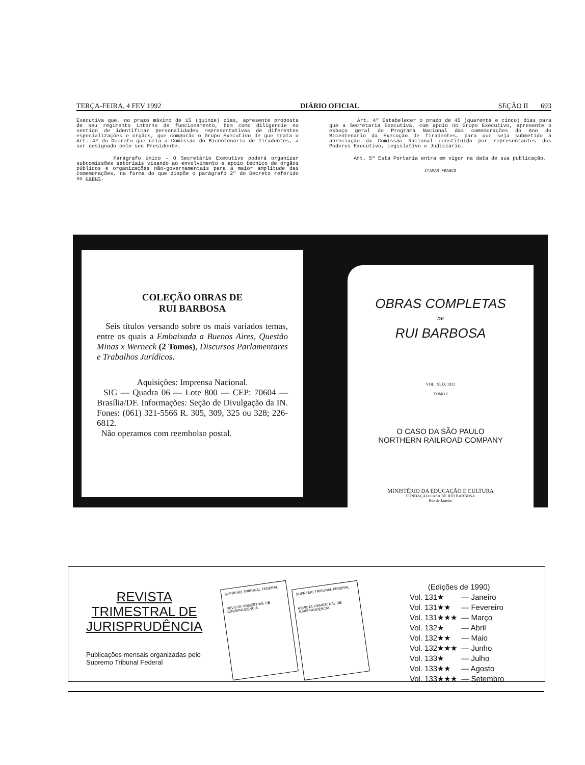TERÇA-FEIRA, 4 FEV 1992 DIÁRIO OFICIAL SEÇÃO II 693
Executiva que, no prazo máximo de 15 (quinze) dias, apresente proposta de seu regimento interno de funcionamento, bem como diligencie no sentido de identificar personalidades representativas de diferentes especializações e órgãos, que comporão o Grupo Executivo de que trata o Art. 4º do Decreto que cria a Comissão do Bicentenário de Tiradentes, a ser designado pelo seu Presidente.
Parágrafo único - O Secretário Executivo poderá organizar subcomissões setoriais visando ao envolvimento e apoio técnico de órgãos públicos e organizações não-governamentais para a maior amplitude das comemorações, na forma do que dispõe o parágrafo 2º do Decreto referido no caput.
Art. 4º Estabelecer o prazo de 45 (quarenta e cinco) dias para que a Secretaria Executiva, com apoio no Grupo Executivo, apresente o esboço geral do Programa Nacional das comemorações do Ano do Bicentenário da Execução de Tiradentes, para que seja submetido à apreciação da Comissão Nacional constituída por representantes dos Poderes Executivo, Legislativo e Judiciário.
Art. 5º Esta Portaria entra em vigor na data de sua publicação.
ITAMAR FRANCO
COLEÇÃO OBRAS DE
RUI BARBOSA
Seis títulos versando sobre os mais variados temas, entre os quais a Embaixada a Buenos Aires, Questão Minas x Werneck (2 Tomos), Discursos Parlamentares e Trabalhos Jurídicos.
Aquisições: Imprensa Nacional.
SIG — Quadra 06 — Lote 800 — CEP: 70604 — Brasília/DF. Informações: Seção de Divulgação da IN. Fones: (061) 321-5566 R. 305, 309, 325 ou 328; 226-6812.
Não operamos com reembolso postal.
OBRAS COMPLETAS
DE
RUI BARBOSA
VOL. XLIX 1922
TOMO I
O CASO DA SÃO PAULO
NORTHERN RAILROAD COMPANY
MINISTÉRIO DA EDUCAÇÃO E CULTURA
FUNDAÇÃO CASA DE RUI BARBOSA
Rio de Janeiro
REVISTA
TRIMESTRAL DE
JURISPRUDÊNCIA
Publicações mensais organizadas pelo
Supremo Tribunal Federal
SUPREMO TRIBUNAL FEDERAL
REVISTA TRIMESTRAL DE JURISPRUDÊNCIA
SUPREMO TRIBUNAL FEDERAL
REVISTA TRIMESTRAL DE JURISPRUDÊNCIA
(Edições de 1990)
| Vol. 131★ | — Janeiro |
| Vol. 131★★ | — Fevereiro |
| Vol. 131★★★ | — Março |
| Vol. 132★ | — Abril |
| Vol. 132★★ | — Maio |
| Vol. 132★★★ | — Junho |
| Vol. 133★ | — Julho |
| Vol. 133★★ | — Agosto |
| Vol. 133★★★ | — Setembro |